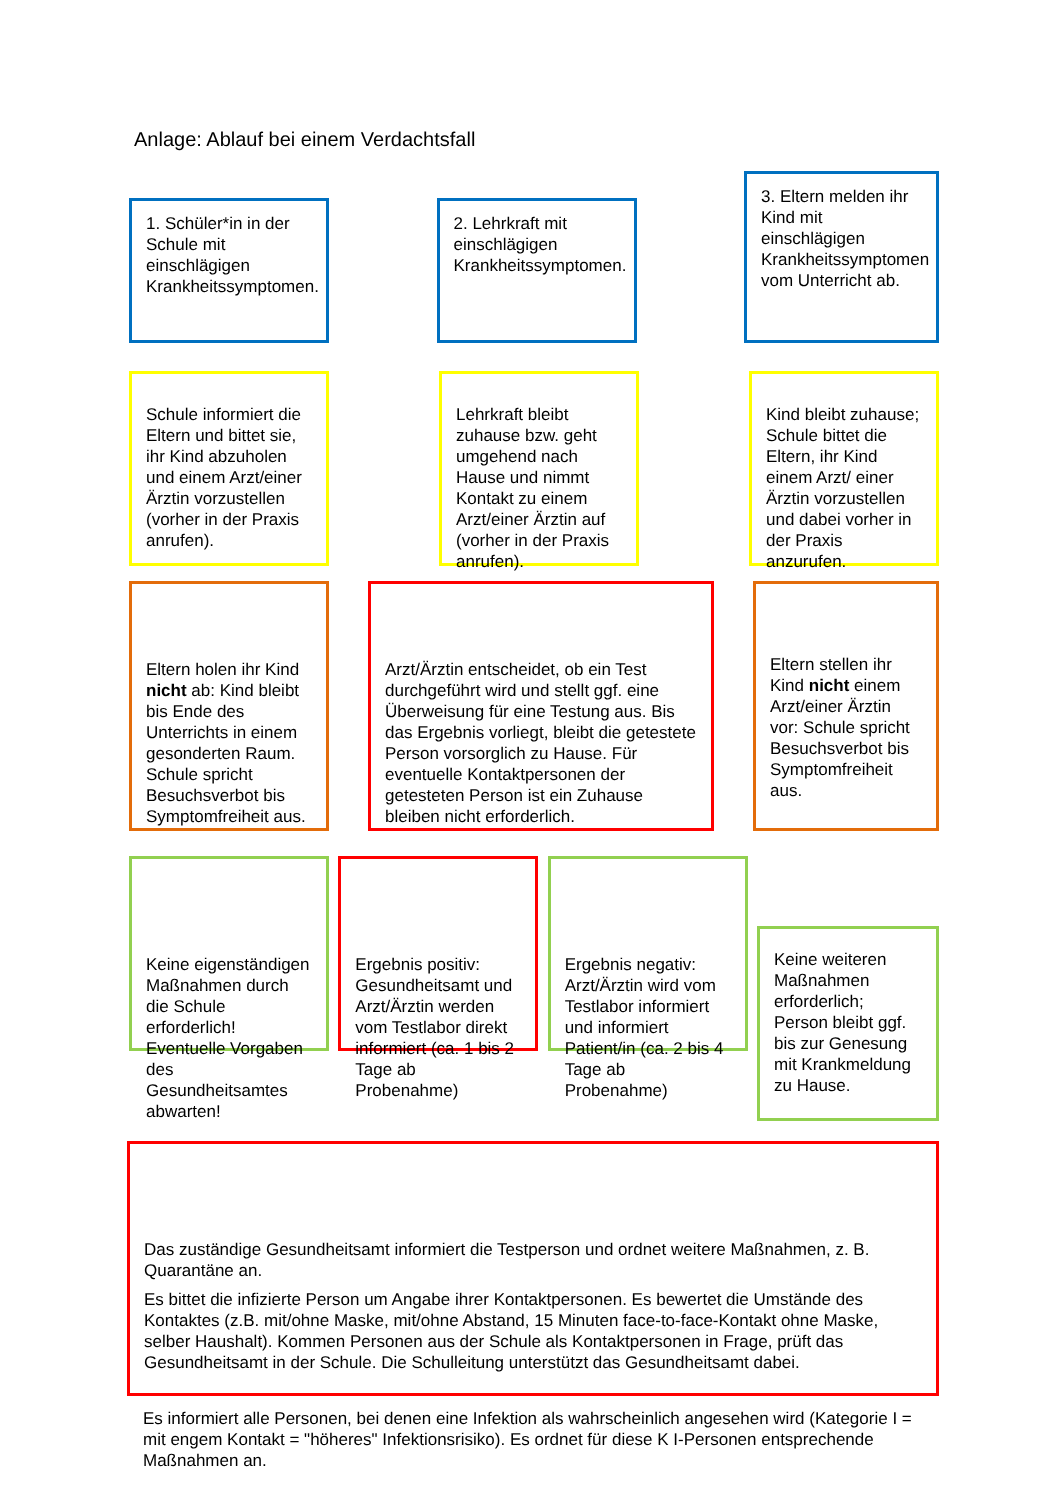Anlage: Ablauf bei einem Verdachtsfall
1. Schüler*in in der Schule mit einschlägigen Krankheitssymptomen.
2. Lehrkraft mit einschlägigen Krankheitssymptomen.
3. Eltern melden ihr Kind mit einschlägigen Krankheitssymptomen vom Unterricht ab.
Schule informiert die Eltern und bittet sie, ihr Kind abzuholen und einem Arzt/einer Ärztin vorzustellen (vorher in der Praxis anrufen).
Lehrkraft bleibt zuhause bzw. geht umgehend nach Hause und nimmt Kontakt zu einem Arzt/einer Ärztin auf (vorher in der Praxis anrufen).
Kind bleibt zuhause; Schule bittet die Eltern, ihr Kind einem Arzt/ einer Ärztin vorzustellen und dabei vorher in der Praxis anzurufen.
Eltern holen ihr Kind nicht ab: Kind bleibt bis Ende des Unterrichts in einem gesonderten Raum. Schule spricht Besuchsverbot bis Symptomfreiheit aus.
Arzt/Ärztin entscheidet, ob ein Test durchgeführt wird und stellt ggf. eine Überweisung für eine Testung aus. Bis das Ergebnis vorliegt, bleibt die getestete Person vorsorglich zu Hause. Für eventuelle Kontaktpersonen der getesteten Person ist ein Zuhause bleiben nicht erforderlich.
Eltern stellen ihr Kind nicht einem Arzt/einer Ärztin vor: Schule spricht Besuchsverbot bis Symptomfreiheit aus.
Keine eigenständigen Maßnahmen durch die Schule erforderlich! Eventuelle Vorgaben des Gesundheitsamtes abwarten!
Ergebnis positiv: Gesundheitsamt und Arzt/Ärztin werden vom Testlabor direkt informiert (ca. 1 bis 2 Tage ab Probenahme)
Ergebnis negativ: Arzt/Ärztin wird vom Testlabor informiert und informiert Patient/in (ca. 2 bis 4 Tage ab Probenahme)
Keine weiteren Maßnahmen erforderlich; Person bleibt ggf. bis zur Genesung mit Krankmeldung zu Hause.
Das zuständige Gesundheitsamt informiert die Testperson und ordnet weitere Maßnahmen, z. B. Quarantäne an.
Es bittet die infizierte Person um Angabe ihrer Kontaktpersonen. Es bewertet die Umstände des Kontaktes (z.B. mit/ohne Maske, mit/ohne Abstand, 15 Minuten face-to-face-Kontakt ohne Maske, selber Haushalt). Kommen Personen aus der Schule als Kontaktpersonen in Frage, prüft das Gesundheitsamt in der Schule. Die Schulleitung unterstützt das Gesundheitsamt dabei.
Es informiert alle Personen, bei denen eine Infektion als wahrscheinlich angesehen wird (Kategorie I = mit engem Kontakt = "höheres" Infektionsrisiko). Es ordnet für diese K I-Personen entsprechende Maßnahmen an.